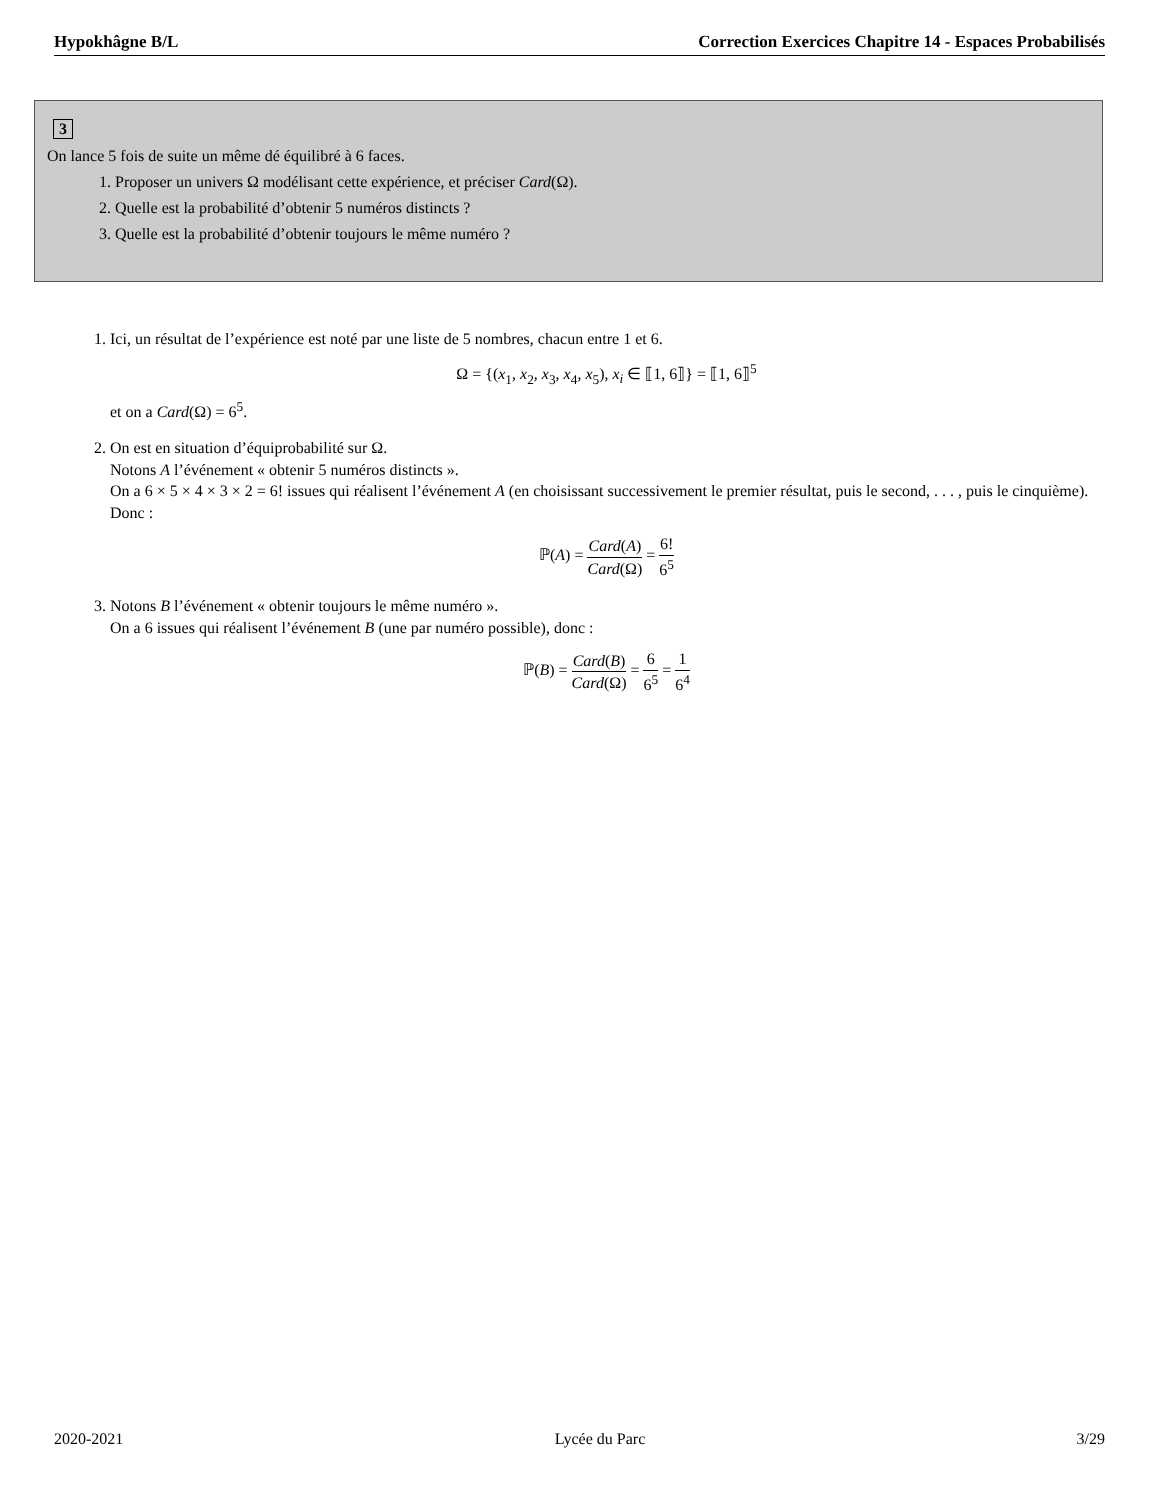Hypokhâgne B/L Correction Exercices Chapitre 14 - Espaces Probabilisés
3
On lance 5 fois de suite un même dé équilibré à 6 faces.
1. Proposer un univers Ω modélisant cette expérience, et préciser Card(Ω).
2. Quelle est la probabilité d’obtenir 5 numéros distincts ?
3. Quelle est la probabilité d’obtenir toujours le même numéro ?
1. Ici, un résultat de l’expérience est noté par une liste de 5 nombres, chacun entre 1 et 6.
Ω = {(x<sub>1</sub>, x<sub>2</sub>, x<sub>3</sub>, x<sub>4</sub>, x<sub>5</sub>), x<sub>i</sub> ∈ ⟦1, 6⟧} = ⟦1, 6⟧<sup>5</sup>
et on a Card(Ω) = 6<sup>5</sup>.
2. On est en situation d’équiprobabilité sur Ω.
Notons A l’événement « obtenir 5 numéros distincts ».
On a 6 × 5 × 4 × 3 × 2 = 6! issues qui réalisent l’événement A (en choisissant successivement le premier résultat, puis le second, . . . , puis le cinquième). Donc :
ℙ(A) = Card(A) Card(Ω) = 6! 6<sup>5</sup>
3. Notons B l’événement « obtenir toujours le même numéro ».
On a 6 issues qui réalisent l’événement B (une par numéro possible), donc :
ℙ(B) = Card(B) Card(Ω) = 6 6<sup>5</sup> = 1 6<sup>4</sup>
2020-2021 Lycée du Parc 3/29